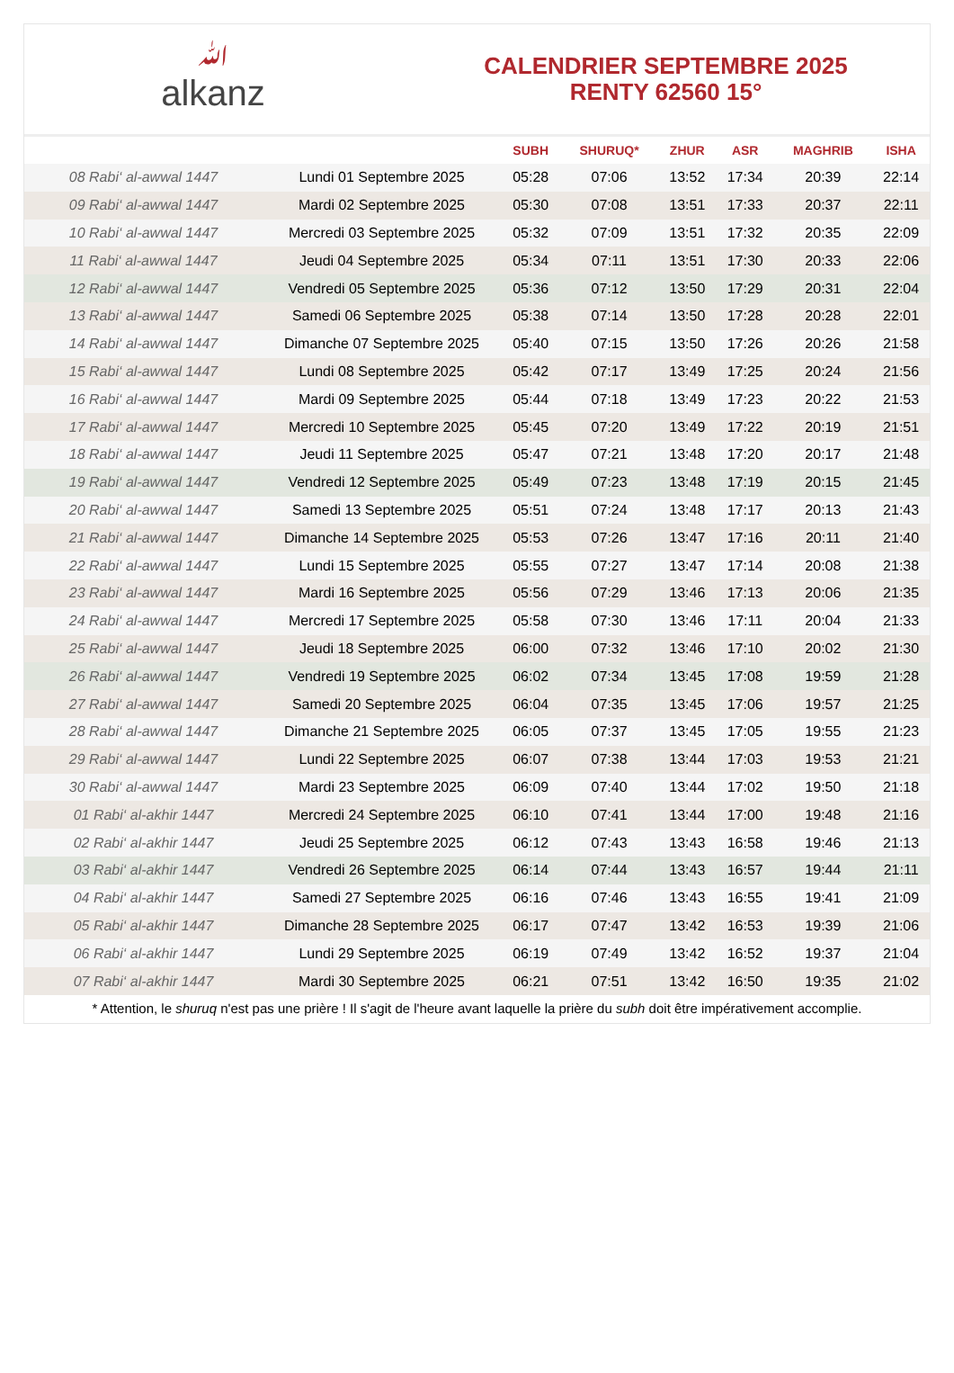ﷲalkanz
CALENDRIER SEPTEMBRE 2025
RENTY 62560 15°
| | | SUBH | SHURUQ* | ZHUR | ASR | MAGHRIB | ISHA |
| --- | --- | --- | --- | --- | --- | --- | --- |
| 08 Rabi‘ al-awwal 1447 | Lundi 01 Septembre 2025 | 05:28 | 07:06 | 13:52 | 17:34 | 20:39 | 22:14 |
| 09 Rabi‘ al-awwal 1447 | Mardi 02 Septembre 2025 | 05:30 | 07:08 | 13:51 | 17:33 | 20:37 | 22:11 |
| 10 Rabi‘ al-awwal 1447 | Mercredi 03 Septembre 2025 | 05:32 | 07:09 | 13:51 | 17:32 | 20:35 | 22:09 |
| 11 Rabi‘ al-awwal 1447 | Jeudi 04 Septembre 2025 | 05:34 | 07:11 | 13:51 | 17:30 | 20:33 | 22:06 |
| 12 Rabi‘ al-awwal 1447 | Vendredi 05 Septembre 2025 | 05:36 | 07:12 | 13:50 | 17:29 | 20:31 | 22:04 |
| 13 Rabi‘ al-awwal 1447 | Samedi 06 Septembre 2025 | 05:38 | 07:14 | 13:50 | 17:28 | 20:28 | 22:01 |
| 14 Rabi‘ al-awwal 1447 | Dimanche 07 Septembre 2025 | 05:40 | 07:15 | 13:50 | 17:26 | 20:26 | 21:58 |
| 15 Rabi‘ al-awwal 1447 | Lundi 08 Septembre 2025 | 05:42 | 07:17 | 13:49 | 17:25 | 20:24 | 21:56 |
| 16 Rabi‘ al-awwal 1447 | Mardi 09 Septembre 2025 | 05:44 | 07:18 | 13:49 | 17:23 | 20:22 | 21:53 |
| 17 Rabi‘ al-awwal 1447 | Mercredi 10 Septembre 2025 | 05:45 | 07:20 | 13:49 | 17:22 | 20:19 | 21:51 |
| 18 Rabi‘ al-awwal 1447 | Jeudi 11 Septembre 2025 | 05:47 | 07:21 | 13:48 | 17:20 | 20:17 | 21:48 |
| 19 Rabi‘ al-awwal 1447 | Vendredi 12 Septembre 2025 | 05:49 | 07:23 | 13:48 | 17:19 | 20:15 | 21:45 |
| 20 Rabi‘ al-awwal 1447 | Samedi 13 Septembre 2025 | 05:51 | 07:24 | 13:48 | 17:17 | 20:13 | 21:43 |
| 21 Rabi‘ al-awwal 1447 | Dimanche 14 Septembre 2025 | 05:53 | 07:26 | 13:47 | 17:16 | 20:11 | 21:40 |
| 22 Rabi‘ al-awwal 1447 | Lundi 15 Septembre 2025 | 05:55 | 07:27 | 13:47 | 17:14 | 20:08 | 21:38 |
| 23 Rabi‘ al-awwal 1447 | Mardi 16 Septembre 2025 | 05:56 | 07:29 | 13:46 | 17:13 | 20:06 | 21:35 |
| 24 Rabi‘ al-awwal 1447 | Mercredi 17 Septembre 2025 | 05:58 | 07:30 | 13:46 | 17:11 | 20:04 | 21:33 |
| 25 Rabi‘ al-awwal 1447 | Jeudi 18 Septembre 2025 | 06:00 | 07:32 | 13:46 | 17:10 | 20:02 | 21:30 |
| 26 Rabi‘ al-awwal 1447 | Vendredi 19 Septembre 2025 | 06:02 | 07:34 | 13:45 | 17:08 | 19:59 | 21:28 |
| 27 Rabi‘ al-awwal 1447 | Samedi 20 Septembre 2025 | 06:04 | 07:35 | 13:45 | 17:06 | 19:57 | 21:25 |
| 28 Rabi‘ al-awwal 1447 | Dimanche 21 Septembre 2025 | 06:05 | 07:37 | 13:45 | 17:05 | 19:55 | 21:23 |
| 29 Rabi‘ al-awwal 1447 | Lundi 22 Septembre 2025 | 06:07 | 07:38 | 13:44 | 17:03 | 19:53 | 21:21 |
| 30 Rabi‘ al-awwal 1447 | Mardi 23 Septembre 2025 | 06:09 | 07:40 | 13:44 | 17:02 | 19:50 | 21:18 |
| 01 Rabi‘ al-akhir 1447 | Mercredi 24 Septembre 2025 | 06:10 | 07:41 | 13:44 | 17:00 | 19:48 | 21:16 |
| 02 Rabi‘ al-akhir 1447 | Jeudi 25 Septembre 2025 | 06:12 | 07:43 | 13:43 | 16:58 | 19:46 | 21:13 |
| 03 Rabi‘ al-akhir 1447 | Vendredi 26 Septembre 2025 | 06:14 | 07:44 | 13:43 | 16:57 | 19:44 | 21:11 |
| 04 Rabi‘ al-akhir 1447 | Samedi 27 Septembre 2025 | 06:16 | 07:46 | 13:43 | 16:55 | 19:41 | 21:09 |
| 05 Rabi‘ al-akhir 1447 | Dimanche 28 Septembre 2025 | 06:17 | 07:47 | 13:42 | 16:53 | 19:39 | 21:06 |
| 06 Rabi‘ al-akhir 1447 | Lundi 29 Septembre 2025 | 06:19 | 07:49 | 13:42 | 16:52 | 19:37 | 21:04 |
| 07 Rabi‘ al-akhir 1447 | Mardi 30 Septembre 2025 | 06:21 | 07:51 | 13:42 | 16:50 | 19:35 | 21:02 |
* Attention, le shuruq n'est pas une prière ! Il s'agit de l'heure avant laquelle la prière du subh doit être impérativement accomplie.